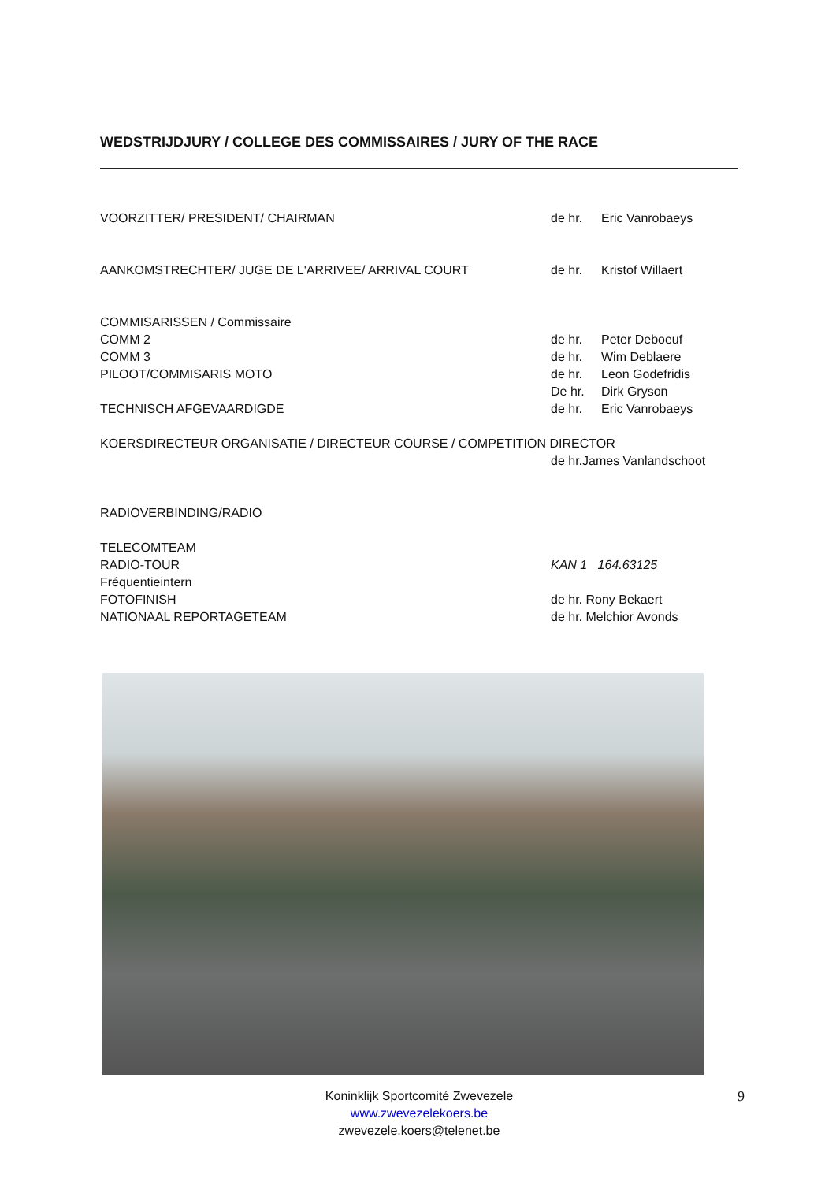WEDSTRIJDJURY / COLLEGE DES COMMISSAIRES / JURY OF THE RACE
VOORZITTER/ PRESIDENT/ CHAIRMAN de hr. Eric Vanrobaeys
AANKOMSTRECHTER/ JUGE DE L'ARRIVEE/ ARRIVAL COURT de hr. Kristof Willaert
COMMISARISSEN / Commissaire
COMM 2 de hr. Peter Deboeuf
COMM 3 de hr. Wim Deblaere
PILOOT/COMMISARIS MOTO de hr. Leon Godefridis
De hr. Dirk Gryson
TECHNISCH AFGEVAARDIGDE de hr. Eric Vanrobaeys
KOERSDIRECTEUR ORGANISATIE / DIRECTEUR COURSE / COMPETITION DIRECTOR
de hr.James Vanlandschoot
RADIOVERBINDING/RADIO
TELECOMTEAM
RADIO-TOUR KAN 1 164.63125
Fréquentieintern
FOTOFINISH de hr. Rony Bekaert
NATIONAAL REPORTAGETEAM de hr. Melchior Avonds
Koninklijk Sportcomité Zwevezele
www.zwevezelekoers.be
zwevezele.koers@telenet.be
9